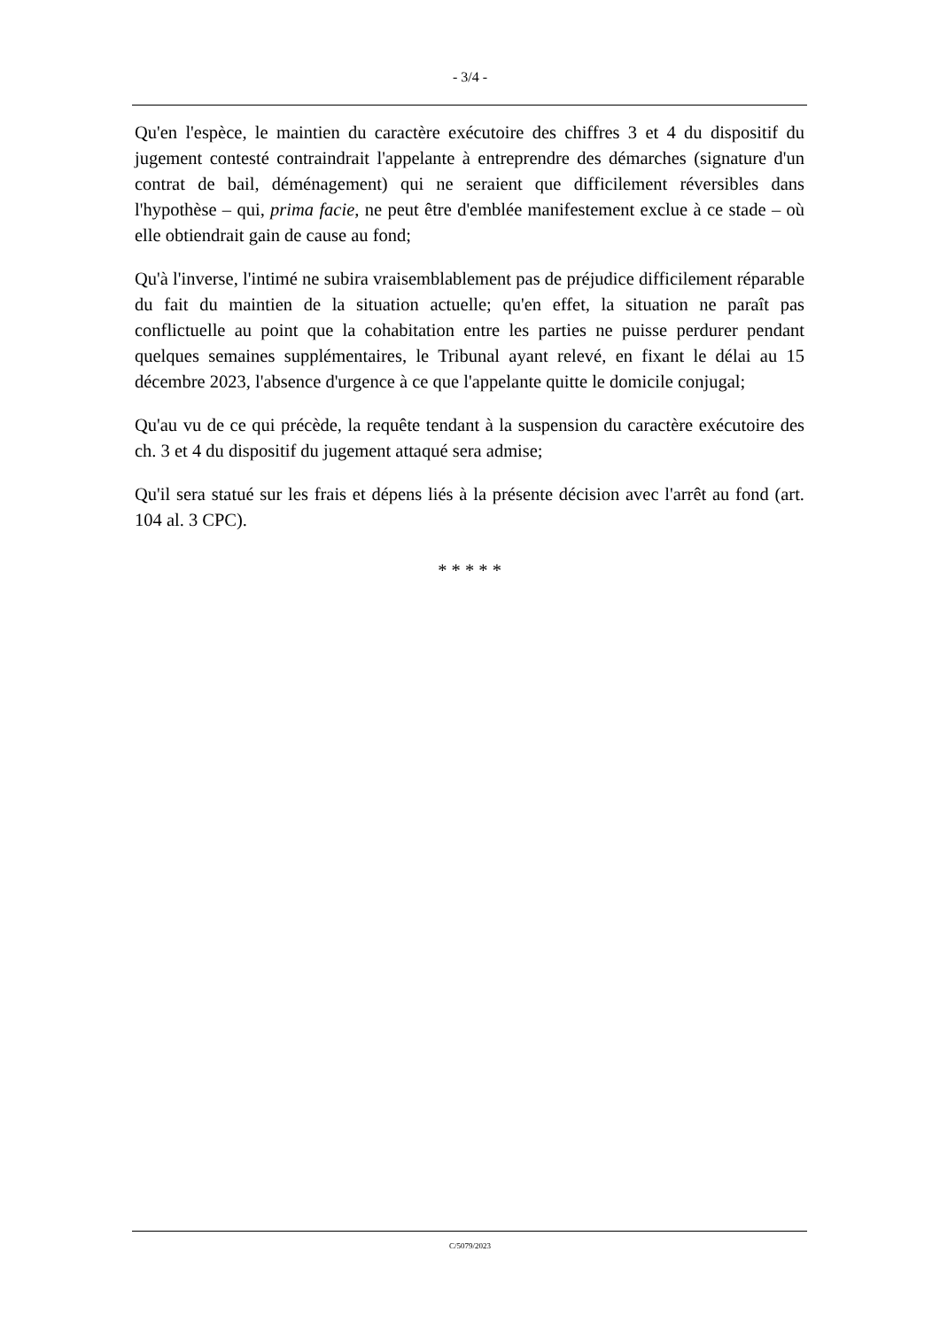- 3/4 -
Qu'en l'espèce, le maintien du caractère exécutoire des chiffres 3 et 4 du dispositif du jugement contesté contraindrait l'appelante à entreprendre des démarches (signature d'un contrat de bail, déménagement) qui ne seraient que difficilement réversibles dans l'hypothèse – qui, prima facie, ne peut être d'emblée manifestement exclue à ce stade – où elle obtiendrait gain de cause au fond;
Qu'à l'inverse, l'intimé ne subira vraisemblablement pas de préjudice difficilement réparable du fait du maintien de la situation actuelle; qu'en effet, la situation ne paraît pas conflictuelle au point que la cohabitation entre les parties ne puisse perdurer pendant quelques semaines supplémentaires, le Tribunal ayant relevé, en fixant le délai au 15 décembre 2023, l'absence d'urgence à ce que l'appelante quitte le domicile conjugal;
Qu'au vu de ce qui précède, la requête tendant à la suspension du caractère exécutoire des ch. 3 et 4 du dispositif du jugement attaqué sera admise;
Qu'il sera statué sur les frais et dépens liés à la présente décision avec l'arrêt au fond (art. 104 al. 3 CPC).
* * * * *
C/5079/2023